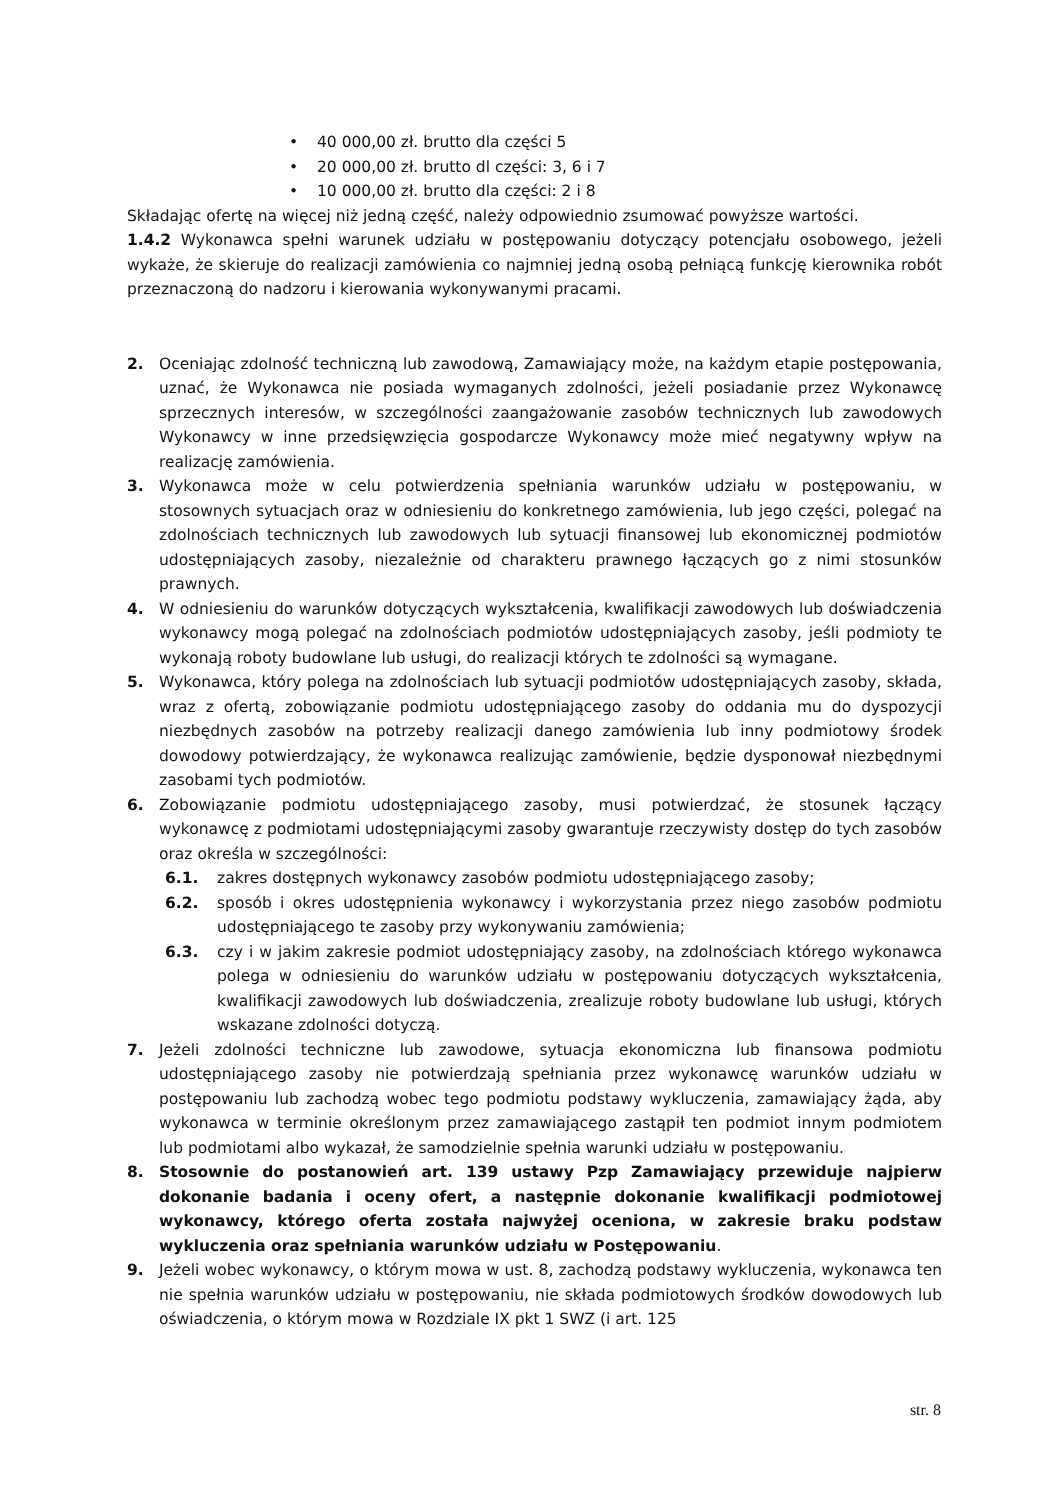• 40 000,00 zł. brutto dla części 5
• 20 000,00 zł. brutto dl części: 3, 6 i 7
• 10 000,00 zł. brutto dla części: 2 i 8
Składając ofertę na więcej niż jedną część, należy odpowiednio zsumować powyższe wartości.
1.4.2 Wykonawca spełni warunek udziału w postępowaniu dotyczący potencjału osobowego, jeżeli wykaże, że skieruje do realizacji zamówienia co najmniej jedną osobą pełniącą funkcję kierownika robót przeznaczoną do nadzoru i kierowania wykonywanymi pracami.
2. Oceniając zdolność techniczną lub zawodową, Zamawiający może, na każdym etapie postępowania, uznać, że Wykonawca nie posiada wymaganych zdolności, jeżeli posiadanie przez Wykonawcę sprzecznych interesów, w szczególności zaangażowanie zasobów technicznych lub zawodowych Wykonawcy w inne przedsięwzięcia gospodarcze Wykonawcy może mieć negatywny wpływ na realizację zamówienia.
3. Wykonawca może w celu potwierdzenia spełniania warunków udziału w postępowaniu, w stosownych sytuacjach oraz w odniesieniu do konkretnego zamówienia, lub jego części, polegać na zdolnościach technicznych lub zawodowych lub sytuacji finansowej lub ekonomicznej podmiotów udostępniających zasoby, niezależnie od charakteru prawnego łączących go z nimi stosunków prawnych.
4. W odniesieniu do warunków dotyczących wykształcenia, kwalifikacji zawodowych lub doświadczenia wykonawcy mogą polegać na zdolnościach podmiotów udostępniających zasoby, jeśli podmioty te wykonają roboty budowlane lub usługi, do realizacji których te zdolności są wymagane.
5. Wykonawca, który polega na zdolnościach lub sytuacji podmiotów udostępniających zasoby, składa, wraz z ofertą, zobowiązanie podmiotu udostępniającego zasoby do oddania mu do dyspozycji niezbędnych zasobów na potrzeby realizacji danego zamówienia lub inny podmiotowy środek dowodowy potwierdzający, że wykonawca realizując zamówienie, będzie dysponował niezbędnymi zasobami tych podmiotów.
6. Zobowiązanie podmiotu udostępniającego zasoby, musi potwierdzać, że stosunek łączący wykonawcę z podmiotami udostępniającymi zasoby gwarantuje rzeczywisty dostęp do tych zasobów oraz określa w szczególności:
6.1. zakres dostępnych wykonawcy zasobów podmiotu udostępniającego zasoby;
6.2. sposób i okres udostępnienia wykonawcy i wykorzystania przez niego zasobów podmiotu udostępniającego te zasoby przy wykonywaniu zamówienia;
6.3. czy i w jakim zakresie podmiot udostępniający zasoby, na zdolnościach którego wykonawca polega w odniesieniu do warunków udziału w postępowaniu dotyczących wykształcenia, kwalifikacji zawodowych lub doświadczenia, zrealizuje roboty budowlane lub usługi, których wskazane zdolności dotyczą.
7. Jeżeli zdolności techniczne lub zawodowe, sytuacja ekonomiczna lub finansowa podmiotu udostępniającego zasoby nie potwierdzają spełniania przez wykonawcę warunków udziału w postępowaniu lub zachodzą wobec tego podmiotu podstawy wykluczenia, zamawiający żąda, aby wykonawca w terminie określonym przez zamawiającego zastąpił ten podmiot innym podmiotem lub podmiotami albo wykazał, że samodzielnie spełnia warunki udziału w postępowaniu.
8. Stosownie do postanowień art. 139 ustawy Pzp Zamawiający przewiduje najpierw dokonanie badania i oceny ofert, a następnie dokonanie kwalifikacji podmiotowej wykonawcy, którego oferta została najwyżej oceniona, w zakresie braku podstaw wykluczenia oraz spełniania warunków udziału w Postępowaniu.
9. Jeżeli wobec wykonawcy, o którym mowa w ust. 8, zachodzą podstawy wykluczenia, wykonawca ten nie spełnia warunków udziału w postępowaniu, nie składa podmiotowych środków dowodowych lub oświadczenia, o którym mowa w Rozdziale IX pkt 1 SWZ (i art. 125
str. 8